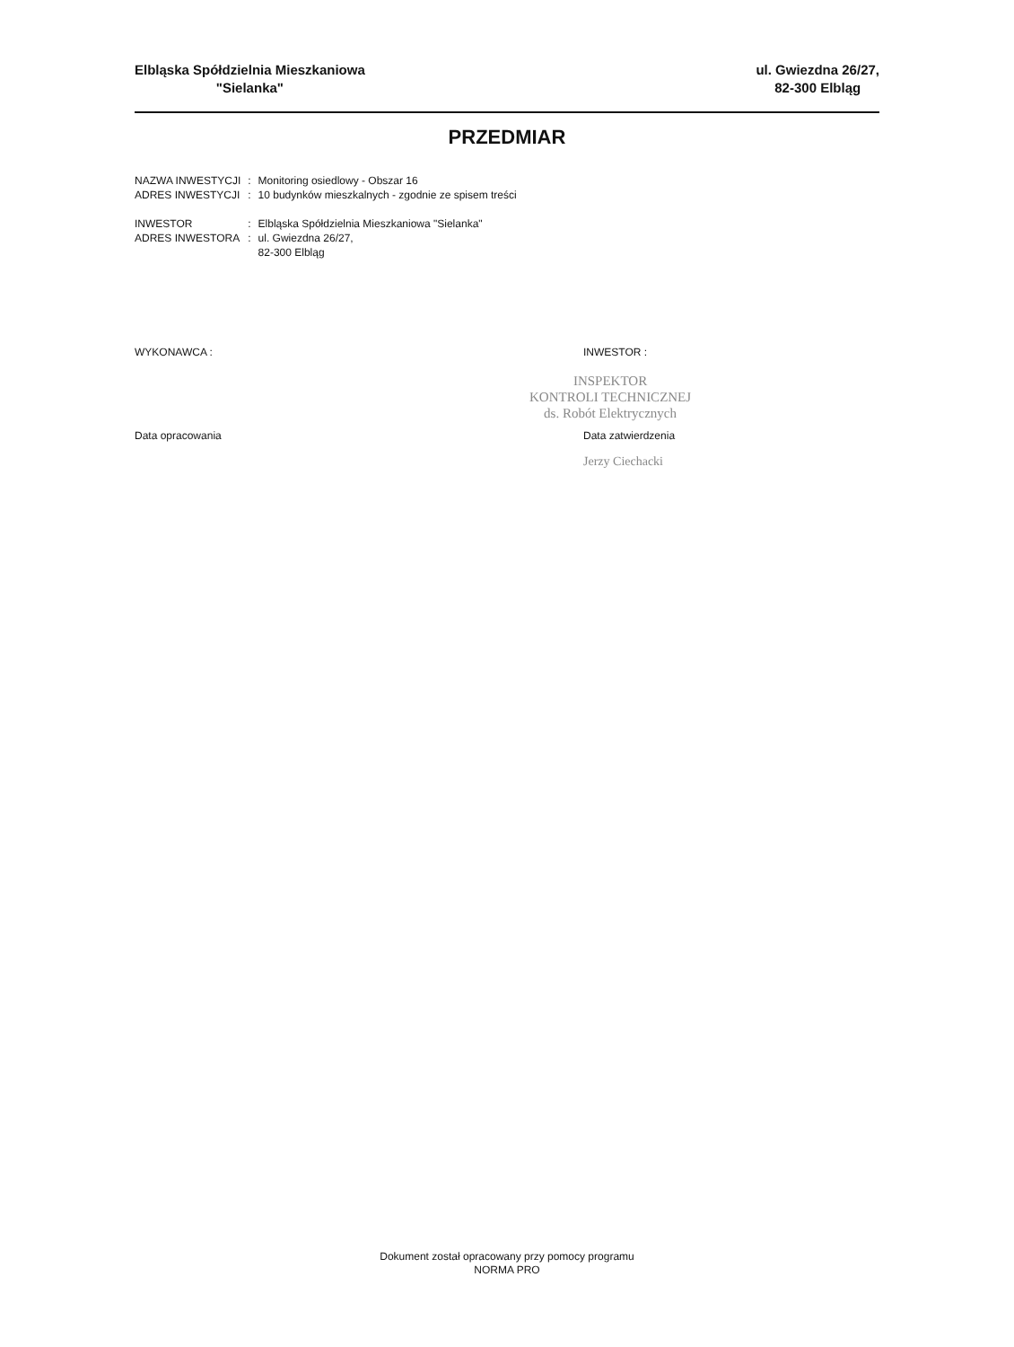Elbląska Spółdzielnia Mieszkaniowa
"Sielanka"
ul. Gwiezdna 26/27,
82-300 Elbląg
PRZEDMIAR
| NAZWA INWESTYCJI | : | Monitoring osiedlowy - Obszar 16 |
| ADRES INWESTYCJI | : | 10 budynków mieszkalnych - zgodnie ze spisem treści |
| INWESTOR | : | Elbląska Spółdzielnia Mieszkaniowa "Sielanka" |
| ADRES INWESTORA | : | ul. Gwiezdna 26/27, 82-300 Elbląg |
WYKONAWCA : INWESTOR :
INSPEKTOR
KONTROLI TECHNICZNEJ
ds. Robót Elektrycznych
Data opracowania
Data zatwierdzenia
Jerzy Ciechacki
Dokument został opracowany przy pomocy programu
NORMA PRO